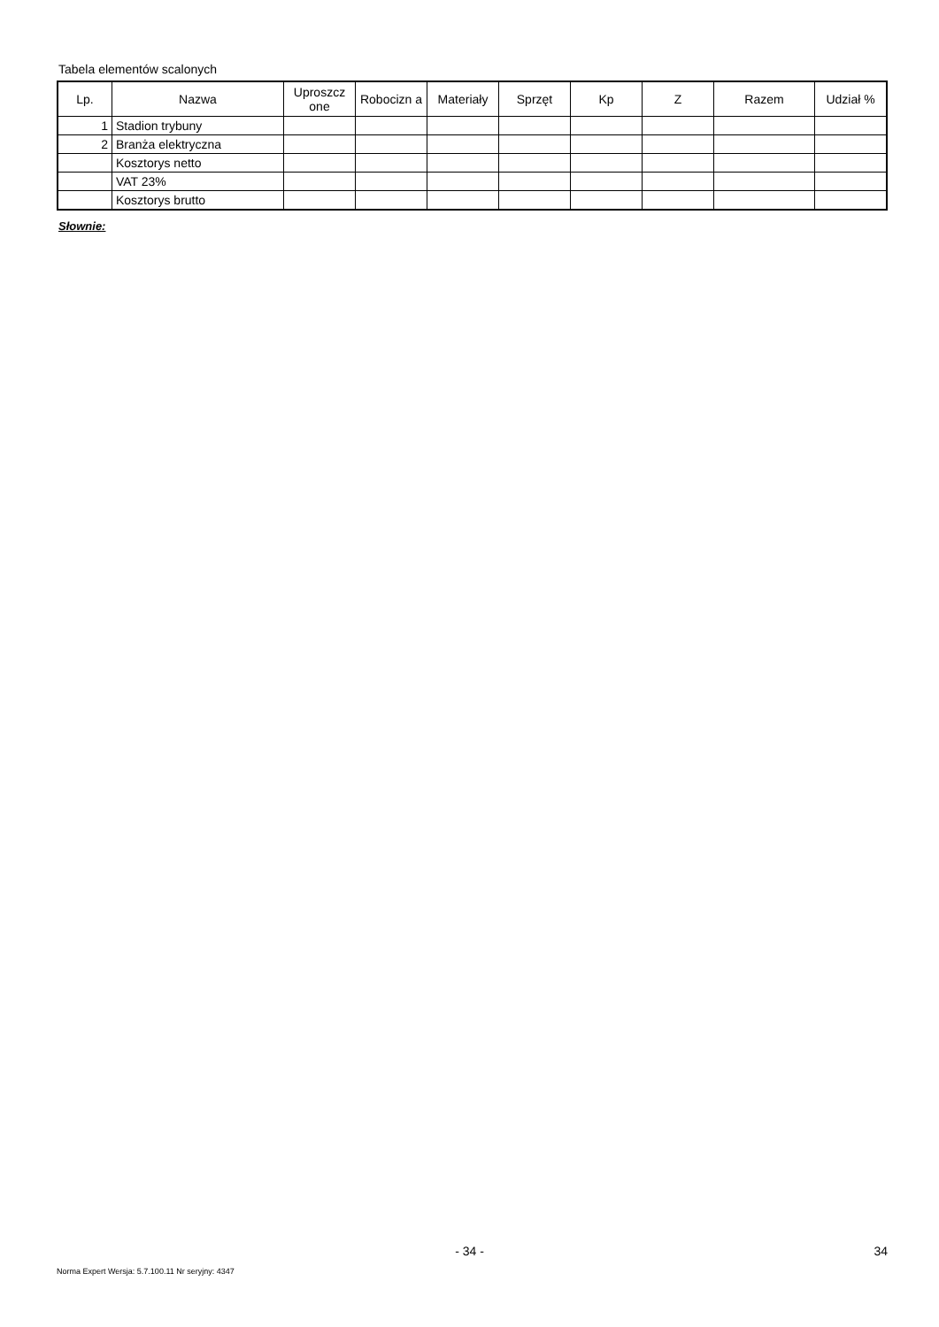Tabela elementów scalonych
| Lp. | Nazwa | Uproszcz one | Robocizn a | Materiały | Sprzęt | Kp | Z | Razem | Udział % |
| --- | --- | --- | --- | --- | --- | --- | --- | --- | --- |
| 1 | Stadion trybuny | | | | | | | | |
| 2 | Branża elektryczna | | | | | | | | |
| | Kosztorys netto | | | | | | | | |
| | VAT 23% | | | | | | | | |
| | Kosztorys brutto | | | | | | | | |
Słownie:
- 34 - 34
Norma Expert Wersja: 5.7.100.11 Nr seryjny: 4347